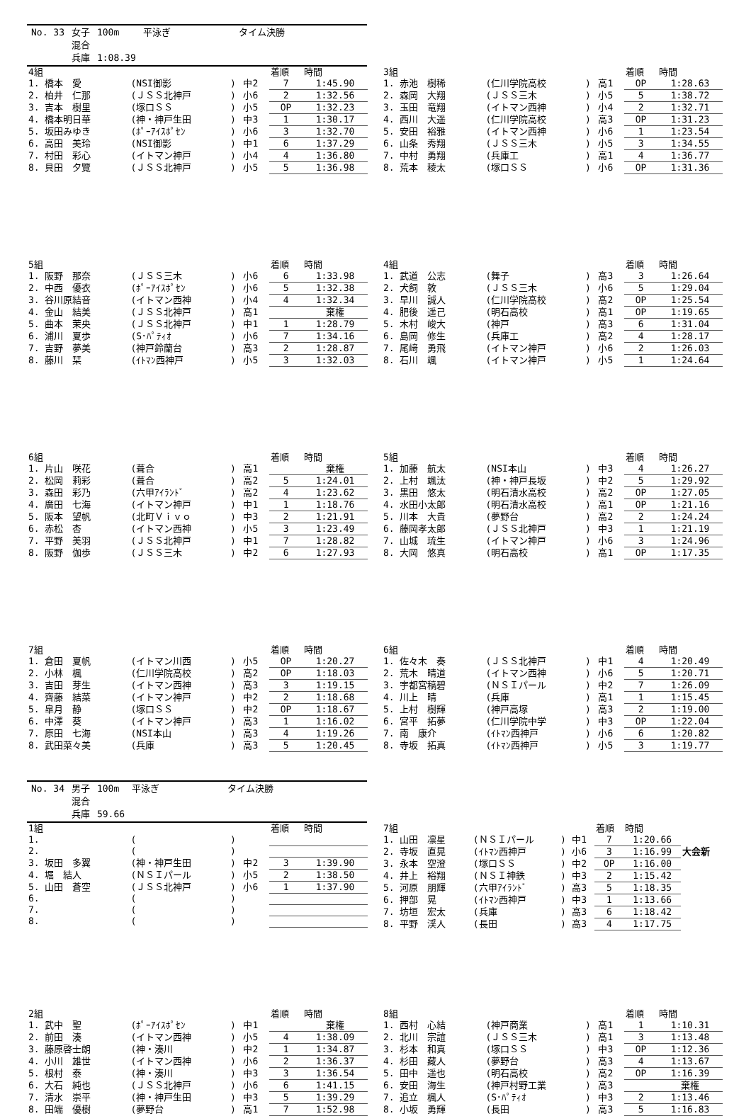| No. 33 | 女子 | 100m | 平泳ぎ | タイム決勝 |
| | 混合 | | | |
| | 兵庫 | 1:08.39 | | |
| 4組 | | | | 着順 | 時間 |
| --- | --- | --- | --- | --- | --- |
| 1. 橋本 愛 | (NSI御影 | ) | 中2 | 7 | 1:45.90 |
| 2. 柏井 仁那 | (ＪＳＳ北神戸 | ) | 小6 | 2 | 1:32.56 |
| 3. 吉本 樹里 | (塚口ＳＳ | ) | 小5 | OP | 1:32.23 |
| 4. 橋本明日華 | (神・神戸生田 | ) | 中3 | 1 | 1:30.17 |
| 5. 坂田みゆき | (ﾎﾟｰｱｲｽﾎﾟｾﾝ | ) | 小6 | 3 | 1:32.70 |
| 6. 高田 美玲 | (NSI御影 | ) | 中1 | 6 | 1:37.29 |
| 7. 村田 彩心 | (イトマン神戸 | ) | 小4 | 4 | 1:36.80 |
| 8. 貝田 夕覽 | (ＪＳＳ北神戸 | ) | 小5 | 5 | 1:36.98 |
| 3組 | | | | 着順 | 時間 |
| --- | --- | --- | --- | --- | --- |
| 1. 赤池 樹稀 | (仁川学院高校 | ) | 高1 | OP | 1:28.63 |
| 2. 森岡 大翔 | (ＪＳＳ三木 | ) | 小5 | 5 | 1:38.72 |
| 3. 玉田 竜翔 | (イトマン西神 | ) | 小4 | 2 | 1:32.71 |
| 4. 西川 大遥 | (仁川学院高校 | ) | 高3 | OP | 1:31.23 |
| 5. 安田 裕雅 | (イトマン西神 | ) | 小6 | 1 | 1:23.54 |
| 6. 山条 秀翔 | (ＪＳＳ三木 | ) | 小5 | 3 | 1:34.55 |
| 7. 中村 勇翔 | (兵庫工 | ) | 高1 | 4 | 1:36.77 |
| 8. 荒本 稜太 | (塚口ＳＳ | ) | 小6 | OP | 1:31.36 |
| 5組 | | | | 着順 | 時間 |
| --- | --- | --- | --- | --- | --- |
| 1. 阪野 那奈 | (ＪＳＳ三木 | ) | 小6 | 6 | 1:33.98 |
| 2. 中西 優衣 | (ﾎﾟｰｱｲｽﾎﾟｾﾝ | ) | 小6 | 5 | 1:32.38 |
| 3. 谷川原結音 | (イトマン西神 | ) | 小4 | 4 | 1:32.34 |
| 4. 金山 結美 | (ＪＳＳ北神戸 | ) | 高1 | | 棄権 |
| 5. 曲本 茉央 | (ＪＳＳ北神戸 | ) | 中1 | 1 | 1:28.79 |
| 6. 浦川 夏歩 | (S･ﾊﾟﾃｨｵ | ) | 小6 | 7 | 1:34.16 |
| 7. 吉野 夢美 | (神戸鈴蘭台 | ) | 高3 | 2 | 1:28.87 |
| 8. 藤川 栞 | (ｲﾄﾏﾝ西神戸 | ) | 小5 | 3 | 1:32.03 |
| 4組 | | | | 着順 | 時間 |
| --- | --- | --- | --- | --- | --- |
| 1. 武道 公志 | (舞子 | ) | 高3 | 3 | 1:26.64 |
| 2. 犬飼 敦 | (ＪＳＳ三木 | ) | 小6 | 5 | 1:29.04 |
| 3. 早川 誠人 | (仁川学院高校 | ) | 高2 | OP | 1:25.54 |
| 4. 肥後 遥己 | (明石高校 | ) | 高1 | OP | 1:19.65 |
| 5. 木村 峻大 | (神戸 | ) | 高3 | 6 | 1:31.04 |
| 6. 島岡 修生 | (兵庫工 | ) | 高2 | 4 | 1:28.17 |
| 7. 尾﨑 勇飛 | (イトマン神戸 | ) | 小6 | 2 | 1:26.03 |
| 8. 石川 颯 | (イトマン神戸 | ) | 小5 | 1 | 1:24.64 |
| 6組 | | | | 着順 | 時間 |
| --- | --- | --- | --- | --- | --- |
| 1. 片山 咲花 | (葺合 | ) | 高1 | | 棄権 |
| 2. 松岡 莉彩 | (葺合 | ) | 高2 | 5 | 1:24.01 |
| 3. 森田 彩乃 | (六甲ｱｲﾗﾝﾄﾞ | ) | 高2 | 4 | 1:23.62 |
| 4. 廣田 七海 | (イトマン神戸 | ) | 中1 | 1 | 1:18.76 |
| 5. 阪本 望帆 | (北町Ｖｉｖｏ | ) | 中3 | 2 | 1:21.91 |
| 6. 赤松 杏 | (イトマン西神 | ) | 小5 | 3 | 1:23.49 |
| 7. 平野 美羽 | (ＪＳＳ北神戸 | ) | 中1 | 7 | 1:28.82 |
| 8. 阪野 伽歩 | (ＪＳＳ三木 | ) | 中2 | 6 | 1:27.93 |
| 5組 | | | | 着順 | 時間 |
| --- | --- | --- | --- | --- | --- |
| 1. 加藤 航太 | (NSI本山 | ) | 中3 | 4 | 1:26.27 |
| 2. 上村 颯汰 | (神・神戸長坂 | ) | 中2 | 5 | 1:29.92 |
| 3. 黒田 悠太 | (明石清水高校 | ) | 高2 | OP | 1:27.05 |
| 4. 水田小太郎 | (明石清水高校 | ) | 高1 | OP | 1:21.16 |
| 5. 川本 大貴 | (夢野台 | ) | 高2 | 2 | 1:24.24 |
| 6. 藤岡孝太郎 | (ＪＳＳ北神戸 | ) | 中3 | 1 | 1:21.19 |
| 7. 山城 琉生 | (イトマン神戸 | ) | 小6 | 3 | 1:24.96 |
| 8. 大岡 悠真 | (明石高校 | ) | 高1 | OP | 1:17.35 |
| 7組 | | | | 着順 | 時間 |
| --- | --- | --- | --- | --- | --- |
| 1. 倉田 夏帆 | (イトマン川西 | ) | 小5 | OP | 1:20.27 |
| 2. 小林 楓 | (仁川学院高校 | ) | 高2 | OP | 1:18.03 |
| 3. 吉田 芽生 | (イトマン西神 | ) | 高3 | 3 | 1:19.15 |
| 4. 齊藤 結菜 | (イトマン神戸 | ) | 中2 | 2 | 1:18.68 |
| 5. 皐月 静 | (塚口ＳＳ | ) | 中2 | OP | 1:18.67 |
| 6. 中澤 葵 | (イトマン神戸 | ) | 高3 | 1 | 1:16.02 |
| 7. 原田 七海 | (NSI本山 | ) | 高3 | 4 | 1:19.26 |
| 8. 武田菜々美 | (兵庫 | ) | 高3 | 5 | 1:20.45 |
| 6組 | | | | 着順 | 時間 |
| --- | --- | --- | --- | --- | --- |
| 1. 佐々木 奏 | (ＪＳＳ北神戸 | ) | 中1 | 4 | 1:20.49 |
| 2. 荒木 晴道 | (イトマン西神 | ) | 小6 | 5 | 1:20.71 |
| 3. 宇都宮稿碧 | (ＮＳＩパール | ) | 中2 | 7 | 1:26.09 |
| 4. 川上 晴 | (兵庫 | ) | 高1 | 1 | 1:15.45 |
| 5. 上村 樹輝 | (神戸高塚 | ) | 高3 | 2 | 1:19.00 |
| 6. 宮平 拓夢 | (仁川学院中学 | ) | 中3 | OP | 1:22.04 |
| 7. 南 康介 | (ｲﾄﾏﾝ西神戸 | ) | 小6 | 6 | 1:20.82 |
| 8. 寺坂 拓真 | (ｲﾄﾏﾝ西神戸 | ) | 小5 | 3 | 1:19.77 |
| No. 34 | 男子 | 100m | 平泳ぎ | タイム決勝 |
| | 混合 | | | |
| | 兵庫 | 59.66 | | |
| 1組 | | | | 着順 | 時間 |
| --- | --- | --- | --- | --- | --- |
| 1. | ( | ) | | | |
| 2. | ( | ) | | | |
| 3. 坂田 多翼 | (神・神戸生田 | ) | 中2 | 3 | 1:39.90 |
| 4. 堀 結人 | (ＮＳＩパール | ) | 小5 | 2 | 1:38.50 |
| 5. 山田 蒼空 | (ＪＳＳ北神戸 | ) | 小6 | 1 | 1:37.90 |
| 6. | ( | ) | | | |
| 7. | ( | ) | | | |
| 8. | ( | ) | | | |
| 7組 | | | | 着順 | 時間 | |
| --- | --- | --- | --- | --- | --- | --- |
| 1. 山田 凛星 | (ＮＳＩパール | ) | 中1 | 7 | 1:20.66 | |
| 2. 寺坂 直晃 | (ｲﾄﾏﾝ西神戸 | ) | 小6 | 3 | 1:16.99 | 大会新 |
| 3. 永本 空澄 | (塚口ＳＳ | ) | 中2 | OP | 1:16.00 | |
| 4. 井上 裕翔 | (ＮＳＩ神鉄 | ) | 中3 | 2 | 1:15.42 | |
| 5. 河原 朋輝 | (六甲ｱｲﾗﾝﾄﾞ | ) | 高3 | 5 | 1:18.35 | |
| 6. 押部 晃 | (ｲﾄﾏﾝ西神戸 | ) | 中3 | 1 | 1:13.66 | |
| 7. 坊垣 宏太 | (兵庫 | ) | 高3 | 6 | 1:18.42 | |
| 8. 平野 渓人 | (長田 | ) | 高3 | 4 | 1:17.75 | |
| 2組 | | | | 着順 | 時間 |
| --- | --- | --- | --- | --- | --- |
| 1. 武中 聖 | (ﾎﾟｰｱｲｽﾎﾟｾﾝ | ) | 中1 | | 棄権 |
| 2. 前田 湊 | (イトマン西神 | ) | 小5 | 4 | 1:38.09 |
| 3. 藤原啓士朗 | (神・湊川 | ) | 中2 | 1 | 1:34.87 |
| 4. 小川 雄世 | (イトマン西神 | ) | 小6 | 2 | 1:36.37 |
| 5. 根村 泰 | (神・湊川 | ) | 中3 | 3 | 1:36.54 |
| 6. 大石 純也 | (ＪＳＳ北神戸 | ) | 小6 | 6 | 1:41.15 |
| 7. 清水 崇平 | (神・神戸生田 | ) | 中3 | 5 | 1:39.29 |
| 8. 田端 優樹 | (夢野台 | ) | 高1 | 7 | 1:52.98 |
| 8組 | | | | 着順 | 時間 |
| --- | --- | --- | --- | --- | --- |
| 1. 西村 心結 | (神戸商業 | ) | 高1 | 1 | 1:10.31 |
| 2. 北川 宗誼 | (ＪＳＳ三木 | ) | 高1 | 3 | 1:13.48 |
| 3. 杉本 和真 | (塚口ＳＳ | ) | 中3 | OP | 1:12.36 |
| 4. 杉田 藏人 | (夢野台 | ) | 高3 | 4 | 1:13.67 |
| 5. 田中 遥也 | (明石高校 | ) | 高2 | OP | 1:16.39 |
| 6. 安田 海生 | (神戸村野工業 | ) | 高3 | | 棄権 |
| 7. 追立 楓人 | (S･ﾊﾟﾃｨｵ | ) | 中3 | 2 | 1:13.46 |
| 8. 小坂 勇輝 | (長田 | ) | 高3 | 5 | 1:16.83 |